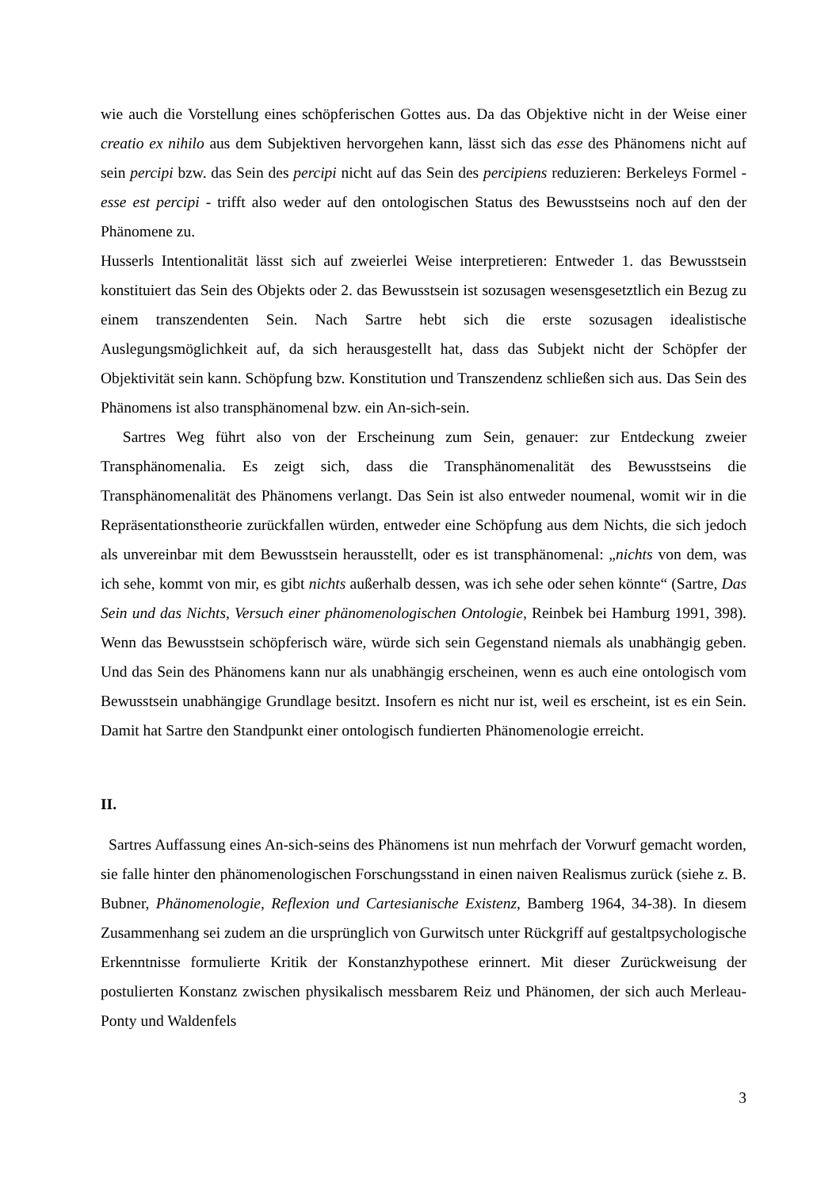wie auch die Vorstellung eines schöpferischen Gottes aus. Da das Objektive nicht in der Weise einer creatio ex nihilo aus dem Subjektiven hervorgehen kann, lässt sich das esse des Phänomens nicht auf sein percipi bzw. das Sein des percipi nicht auf das Sein des percipiens reduzieren: Berkeleys Formel - esse est percipi - trifft also weder auf den ontologischen Status des Bewusstseins noch auf den der Phänomene zu.
Husserls Intentionalität lässt sich auf zweierlei Weise interpretieren: Entweder 1. das Bewusstsein konstituiert das Sein des Objekts oder 2. das Bewusstsein ist sozusagen wesensgesetztlich ein Bezug zu einem transzendenten Sein. Nach Sartre hebt sich die erste sozusagen idealistische Auslegungsmöglichkeit auf, da sich herausgestellt hat, dass das Subjekt nicht der Schöpfer der Objektivität sein kann. Schöpfung bzw. Konstitution und Transzendenz schließen sich aus. Das Sein des Phänomens ist also transphänomenal bzw. ein An-sich-sein.
Sartres Weg führt also von der Erscheinung zum Sein, genauer: zur Entdeckung zweier Transphänomenalia. Es zeigt sich, dass die Transphänomenalität des Bewusstseins die Transphänomenalität des Phänomens verlangt. Das Sein ist also entweder noumenal, womit wir in die Repräsentationstheorie zurückfallen würden, entweder eine Schöpfung aus dem Nichts, die sich jedoch als unvereinbar mit dem Bewusstsein herausstellt, oder es ist transphänomenal: „nichts von dem, was ich sehe, kommt von mir, es gibt nichts außerhalb dessen, was ich sehe oder sehen könnte“ (Sartre, Das Sein und das Nichts, Versuch einer phänomenologischen Ontologie, Reinbek bei Hamburg 1991, 398). Wenn das Bewusstsein schöpferisch wäre, würde sich sein Gegenstand niemals als unabhängig geben. Und das Sein des Phänomens kann nur als unabhängig erscheinen, wenn es auch eine ontologisch vom Bewusstsein unabhängige Grundlage besitzt. Insofern es nicht nur ist, weil es erscheint, ist es ein Sein. Damit hat Sartre den Standpunkt einer ontologisch fundierten Phänomenologie erreicht.
II.
Sartres Auffassung eines An-sich-seins des Phänomens ist nun mehrfach der Vorwurf gemacht worden, sie falle hinter den phänomenologischen Forschungsstand in einen naiven Realismus zurück (siehe z. B. Bubner, Phänomenologie, Reflexion und Cartesianische Existenz, Bamberg 1964, 34-38). In diesem Zusammenhang sei zudem an die ursprünglich von Gurwitsch unter Rückgriff auf gestaltpsychologische Erkenntnisse formulierte Kritik der Konstanzhypothese erinnert. Mit dieser Zurückweisung der postulierten Konstanz zwischen physikalisch messbarem Reiz und Phänomen, der sich auch Merleau-Ponty und Waldenfels
3